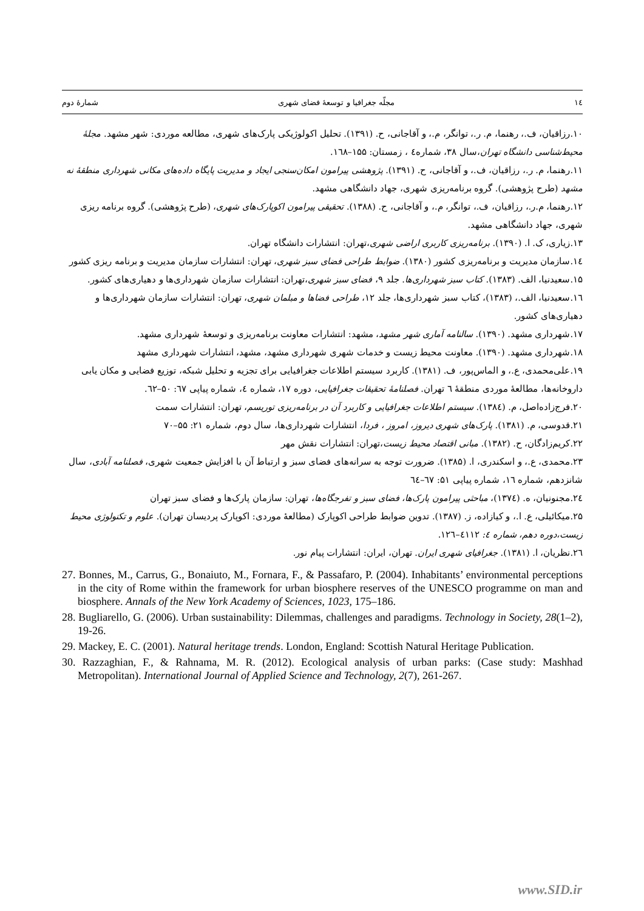۱٤ مجلّه جغرافیا و توسعهٔ فضای شهری شمارهٔ دوم
۱۰.رزاقیان، ف.، رهنما، م. ر.، توانگر، م.، و آقاجانی، ح. (۱۳۹۱). تحلیل اکولوژیکی پارک‌های شهری، مطالعه موردی: شهر مشهد. مجلهٔ محیط‌شناسی دانشگاه تهران،سال ۳۸، شماره٤ ، زمستان: ۱۵۵–۱٦۸.
۱۱.رهنما، م. ر.، رزاقیان، ف.، و آقاجانی، ح. (۱۳۹۱). پژوهشی پیرامون امکان‌سنجی ایجاد و مدیریت پایگاه داده‌های مکانی شهرداری منطقهٔ نه مشهد (طرح پژوهشی). گروه برنامه‌ریزی شهری، جهاد دانشگاهی مشهد.
۱۲.رهنما، م.ر.، رزاقیان، ف.، توانگر، م.، و آقاجانی، ح. (۱۳۸۸). تحقیقی پیرامون اکوپارک‌های شهری، (طرح پژوهشی). گروه برنامه ریزی شهری، جهاد دانشگاهی مشهد.
۱۳.زیاری، ک. ا. (۱۳۹۰). برنامه‌ریزی کاربری اراضی شهری،تهران: انتشارات دانشگاه تهران.
۱٤.سازمان مدیریت و برنامه‌ریزی کشور (۱۳۸۰). ضوابط طراحی فضای سبز شهری، تهران: انتشارات سازمان مدیریت و برنامه ریزی کشور
۱۵.سعیدنیا، الف. (۱۳۸۳). کتاب سبز شهرداری‌ها. جلد ۹، فضای سبز شهری،تهران: انتشارات سازمان شهرداری‌ها و دهیاری‌های کشور.
۱٦.سعیدنیا، الف.، (۱۳۸۳)، کتاب سبز شهرداری‌ها، جلد ۱۲، طراحی فضاها و مبلمان شهری، تهران: انتشارات سازمان شهرداری‌ها و دهیاری‌های کشور.
۱۷.شهرداری مشهد. (۱۳۹۰). سالنامه آماری شهر مشهد، مشهد: انتشارات معاونت برنامه‌ریزی و توسعهٔ شهرداری مشهد.
۱۸.شهرداری مشهد. (۱۳۹۰). معاونت محیط زیست و خدمات شهری شهرداری مشهد، مشهد، انتشارات شهرداری مشهد
۱۹.علی‌محمدی، ع.، و الماس‌پور، ف. (۱۳۸۱). کاربرد سیستم اطلاعات جغرافیایی برای تجزیه و تحلیل شبکه، توزیع فضایی و مکان یابی داروخانه‌ها، مطالعهٔ موردی منطقهٔ ٦ تهران. فصلنامهٔ تحقیقات جغرافیایی، دوره ۱۷، شماره ٤، شماره پیاپی ٦۷: ۵۰–٦۲.
۲۰.فرج‌زاده‌اصل، م. (۱۳۸٤). سیستم اطلاعات جغرافیایی و کاربرد آن در برنامه‌ریزی توریسم، تهران: انتشارات سمت
۲۱.قدوسی، م. (۱۳۸۱). پارک‌های شهری دیروز، امروز ، فردا، انتشارات شهرداری‌ها، سال دوم، شماره ۲۱: ۵۵–۷۰
۲۲.کریم‌زادگان، ح. (۱۳۸۲). مبانی اقتصاد محیط زیست،تهران: انتشارات نقش مهر
۲۳.محمدی، ع.، و اسکندری، ا. (۱۳۸۵). ضرورت توجه به سرانه‌های فضای سبز و ارتباط آن با افزایش جمعیت شهری، فصلنامه آبادی، سال شانزدهم، شماره ۱٦، شماره پیاپی ۵۱: ٦۷–٦٤
۲٤.مجنونیان، ه. (۱۳۷٤)، مباحثی پیرامون پارک‌ها، فضای سبز و تفرجگاه‌ها، تهران: سازمان پارک‌ها و فضای سبز تهران
۲۵.میکائیلی، ع. ا.، و کیازاده، ز. (۱۳۸۷). تدوین ضوابط طراحی اکوپارک (مطالعهٔ موردی: اکوپارک پردیسان تهران). علوم و تکنولوژی محیط زیست،دوره دهم، شماره ٤: ٤۱۱۲–۱۲٦.
۲٦.نظریان، ا. (۱۳۸۱). جغرافیای شهری ایران. تهران، ایران: انتشارات پیام نور.
27. Bonnes, M., Carrus, G., Bonaiuto, M., Fornara, F., & Passafaro, P. (2004). Inhabitants’ environmental perceptions in the city of Rome within the framework for urban biosphere reserves of the UNESCO programme on man and biosphere. Annals of the New York Academy of Sciences, 1023, 175–186.
28. Bugliarello, G. (2006). Urban sustainability: Dilemmas, challenges and paradigms. Technology in Society, 28(1–2), 19-26.
29. Mackey, E. C. (2001). Natural heritage trends. London, England: Scottish Natural Heritage Publication.
30. Razzaghian, F., & Rahnama, M. R. (2012). Ecological analysis of urban parks: (Case study: Mashhad Metropolitan). International Journal of Applied Science and Technology, 2(7), 261-267.
www.SID.ir